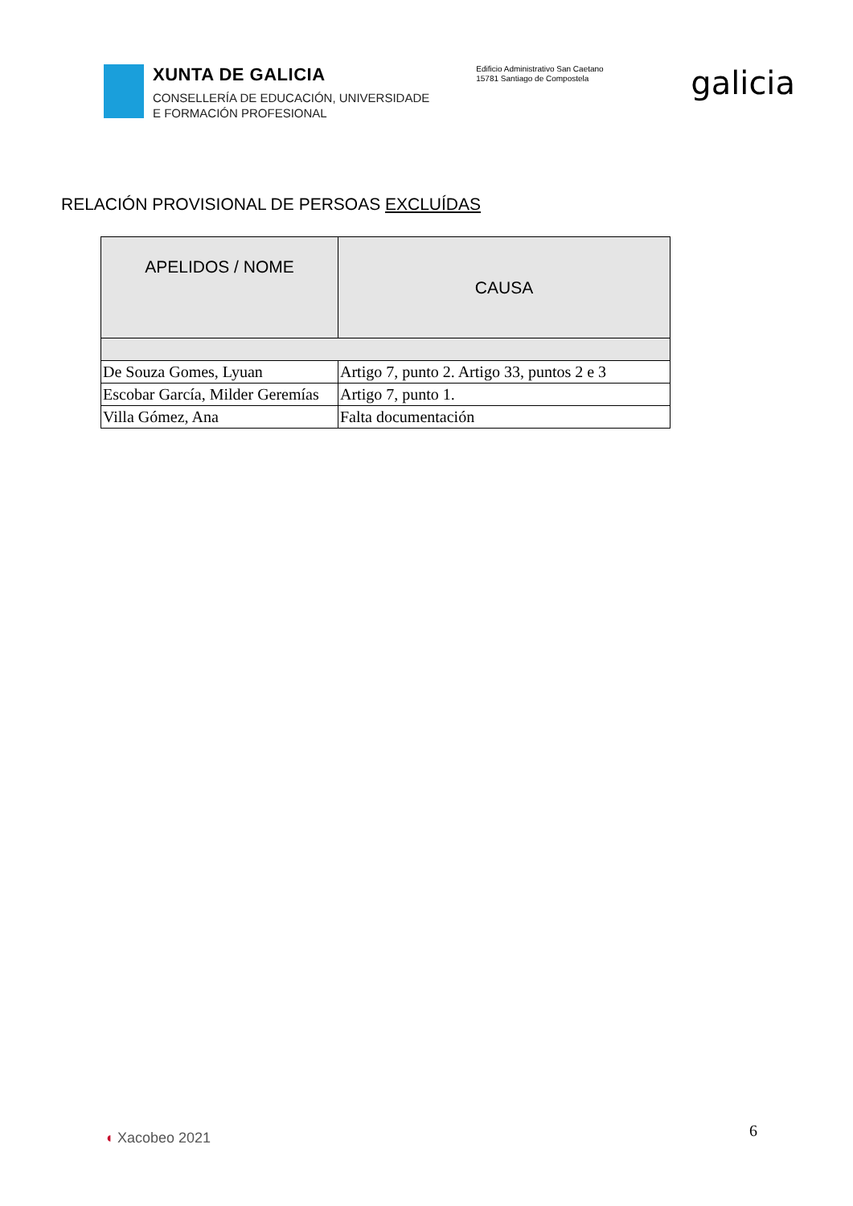XUNTA DE GALICIA
CONSELLERÍA DE EDUCACIÓN, UNIVERSIDADE
E FORMACIÓN PROFESIONAL
Edificio Administrativo San Caetano
15781 Santiago de Compostela
galicia
RELACIÓN PROVISIONAL DE PERSOAS EXCLUÍDAS
| APELIDOS / NOME | CAUSA |
| --- | --- |
| De Souza Gomes, Lyuan | Artigo 7, punto 2. Artigo 33, puntos 2 e 3 |
| Escobar García, Milder Geremías | Artigo 7, punto 1. |
| Villa Gómez, Ana | Falta documentación |
6
◖ Xacobeo 2021